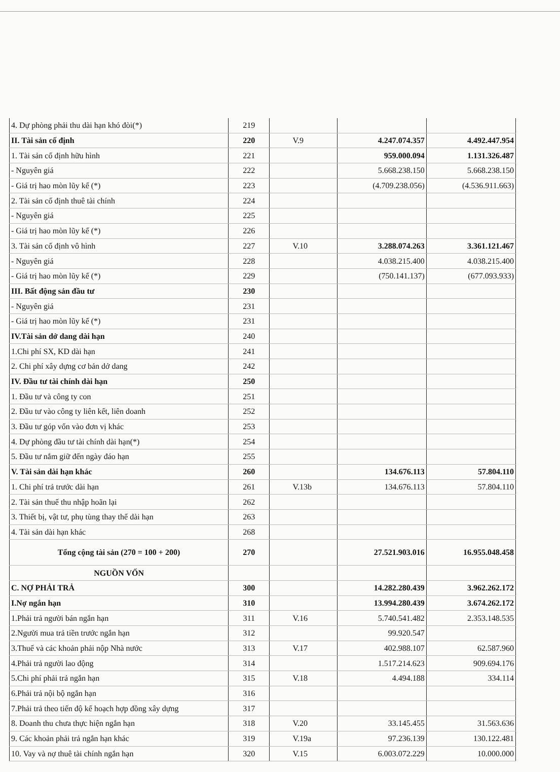| 4. Dự phòng phải thu dài hạn khó đòi(*) | 219 | | | |
| II. Tài sản cố định | 220 | V.9 | 4.247.074.357 | 4.492.447.954 |
| 1. Tài sản cố định hữu hình | 221 | | 959.000.094 | 1.131.326.487 |
| - Nguyên giá | 222 | | 5.668.238.150 | 5.668.238.150 |
| - Giá trị hao mòn lũy kế (*) | 223 | | (4.709.238.056) | (4.536.911.663) |
| 2. Tài sản cố định thuê tài chính | 224 | | | |
| - Nguyên giá | 225 | | | |
| - Giá trị hao mòn lũy kế (*) | 226 | | | |
| 3. Tài sản cố định vô hình | 227 | V.10 | 3.288.074.263 | 3.361.121.467 |
| - Nguyên giá | 228 | | 4.038.215.400 | 4.038.215.400 |
| - Giá trị hao mòn lũy kế (*) | 229 | | (750.141.137) | (677.093.933) |
| III. Bất động sản đầu tư | 230 | | | |
| - Nguyên giá | 231 | | | |
| - Giá trị hao mòn lũy kế (*) | 231 | | | |
| IV.Tài sản dở dang dài hạn | 240 | | | |
| 1.Chi phí SX, KD dài hạn | 241 | | | |
| 2. Chi phí xây dựng cơ bản dở dang | 242 | | | |
| IV. Đầu tư tài chính dài hạn | 250 | | | |
| 1. Đầu tư và công ty con | 251 | | | |
| 2. Đầu tư vào công ty liên kết, liên doanh | 252 | | | |
| 3. Đầu tư góp vốn vào đơn vị khác | 253 | | | |
| 4. Dự phòng đầu tư tài chính dài hạn(*) | 254 | | | |
| 5. Đầu tư nắm giữ đến ngày đáo hạn | 255 | | | |
| V. Tài sản dài hạn khác | 260 | | 134.676.113 | 57.804.110 |
| 1. Chi phí trả trước dài hạn | 261 | V.13b | 134.676.113 | 57.804.110 |
| 2. Tài sản thuế thu nhập hoãn lại | 262 | | | |
| 3. Thiết bị, vật tư, phụ tùng thay thế dài hạn | 263 | | | |
| 4. Tài sản dài hạn khác | 268 | | | |
| Tổng cộng tài sản (270 = 100 + 200) | 270 | | 27.521.903.016 | 16.955.048.458 |
| NGUỒN VỐN | | | | |
| C. NỢ PHẢI TRẢ | 300 | | 14.282.280.439 | 3.962.262.172 |
| I.Nợ ngắn hạn | 310 | | 13.994.280.439 | 3.674.262.172 |
| 1.Phải trả người bán ngắn hạn | 311 | V.16 | 5.740.541.482 | 2.353.148.535 |
| 2.Người mua trả tiền trước ngắn hạn | 312 | | 99.920.547 | |
| 3.Thuế và các khoản phải nộp Nhà nước | 313 | V.17 | 402.988.107 | 62.587.960 |
| 4.Phải trả người lao động | 314 | | 1.517.214.623 | 909.694.176 |
| 5.Chi phí phải trả ngắn hạn | 315 | V.18 | 4.494.188 | 334.114 |
| 6.Phải trả nội bộ ngắn hạn | 316 | | | |
| 7.Phải trả theo tiến độ kế hoạch hợp đồng xây dựng | 317 | | | |
| 8. Doanh thu chưa thực hiện ngắn hạn | 318 | V.20 | 33.145.455 | 31.563.636 |
| 9. Các khoản phải trả ngắn hạn khác | 319 | V.19a | 97.236.139 | 130.122.481 |
| 10. Vay và nợ thuê tài chính ngắn hạn | 320 | V.15 | 6.003.072.229 | 10.000.000 |